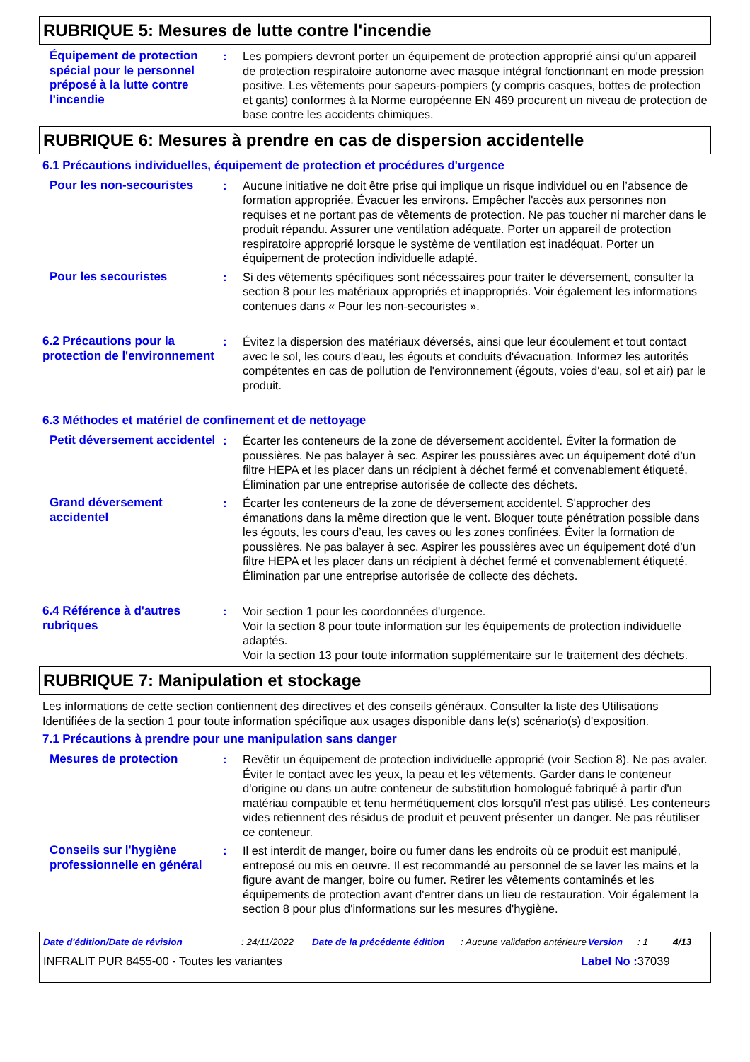RUBRIQUE 5: Mesures de lutte contre l'incendie
Équipement de protection spécial pour le personnel préposé à la lutte contre l'incendie
: Les pompiers devront porter un équipement de protection approprié ainsi qu'un appareil de protection respiratoire autonome avec masque intégral fonctionnant en mode pression positive. Les vêtements pour sapeurs-pompiers (y compris casques, bottes de protection et gants) conformes à la Norme européenne EN 469 procurent un niveau de protection de base contre les accidents chimiques.
RUBRIQUE 6: Mesures à prendre en cas de dispersion accidentelle
6.1 Précautions individuelles, équipement de protection et procédures d'urgence
Pour les non-secouristes : Aucune initiative ne doit être prise qui implique un risque individuel ou en l’absence de formation appropriée. Évacuer les environs. Empêcher l'accès aux personnes non requises et ne portant pas de vêtements de protection. Ne pas toucher ni marcher dans le produit répandu. Assurer une ventilation adéquate. Porter un appareil de protection respiratoire approprié lorsque le système de ventilation est inadéquat. Porter un équipement de protection individuelle adapté.
Pour les secouristes : Si des vêtements spécifiques sont nécessaires pour traiter le déversement, consulter la section 8 pour les matériaux appropriés et inappropriés. Voir également les informations contenues dans « Pour les non-secouristes ».
6.2 Précautions pour la protection de l'environnement
: Évitez la dispersion des matériaux déversés, ainsi que leur écoulement et tout contact avec le sol, les cours d'eau, les égouts et conduits d'évacuation. Informez les autorités compétentes en cas de pollution de l'environnement (égouts, voies d'eau, sol et air) par le produit.
6.3 Méthodes et matériel de confinement et de nettoyage
Petit déversement accidentel
: Écarter les conteneurs de la zone de déversement accidentel. Éviter la formation de poussières. Ne pas balayer à sec. Aspirer les poussières avec un équipement doté d’un filtre HEPA et les placer dans un récipient à déchet fermé et convenablement étiqueté. Élimination par une entreprise autorisée de collecte des déchets.
Grand déversement accidentel
: Écarter les conteneurs de la zone de déversement accidentel. S'approcher des émanations dans la même direction que le vent. Bloquer toute pénétration possible dans les égouts, les cours d’eau, les caves ou les zones confinées. Éviter la formation de poussières. Ne pas balayer à sec. Aspirer les poussières avec un équipement doté d’un filtre HEPA et les placer dans un récipient à déchet fermé et convenablement étiqueté. Élimination par une entreprise autorisée de collecte des déchets.
6.4 Référence à d'autres rubriques
: Voir section 1 pour les coordonnées d'urgence.
Voir la section 8 pour toute information sur les équipements de protection individuelle adaptés.
Voir la section 13 pour toute information supplémentaire sur le traitement des déchets.
RUBRIQUE 7: Manipulation et stockage
Les informations de cette section contiennent des directives et des conseils généraux. Consulter la liste des Utilisations Identifiées de la section 1 pour toute information spécifique aux usages disponible dans le(s) scénario(s) d'exposition.
7.1 Précautions à prendre pour une manipulation sans danger
Mesures de protection : Revêtir un équipement de protection individuelle approprié (voir Section 8). Ne pas avaler. Éviter le contact avec les yeux, la peau et les vêtements. Garder dans le conteneur d'origine ou dans un autre conteneur de substitution homologué fabriqué à partir d'un matériau compatible et tenu hermétiquement clos lorsqu'il n'est pas utilisé. Les conteneurs vides retiennent des résidus de produit et peuvent présenter un danger. Ne pas réutiliser ce conteneur.
Conseils sur l'hygiène professionnelle en général
: Il est interdit de manger, boire ou fumer dans les endroits où ce produit est manipulé, entreposé ou mis en oeuvre. Il est recommandé au personnel de se laver les mains et la figure avant de manger, boire ou fumer. Retirer les vêtements contaminés et les équipements de protection avant d'entrer dans un lieu de restauration. Voir également la section 8 pour plus d'informations sur les mesures d'hygiène.
Date d'édition/Date de révision: 24/11/2022 Date de la précédente édition: Aucune validation antérieure Version: 1 4/13
INFRALIT PUR 8455-00 - Toutes les variantes Label No : 37039